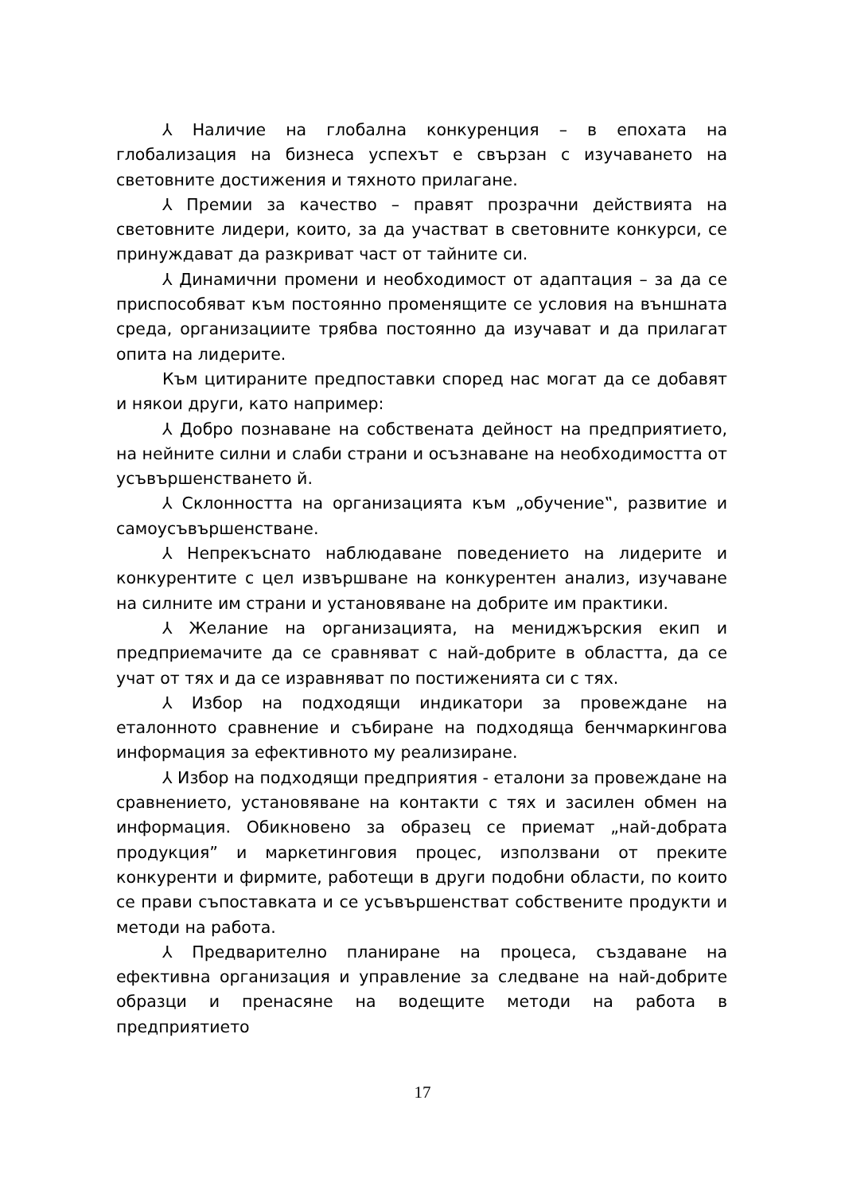⅄ Наличие на глобална конкуренция – в епохата на глобализация на бизнеса успехът е свързан с изучаването на световните достижения и тяхното прилагане.
⅄ Премии за качество – правят прозрачни действията на световните лидери, които, за да участват в световните конкурси, се принуждават да разкриват част от тайните си.
⅄ Динамични промени и необходимост от адаптация – за да се приспособяват към постоянно променящите се условия на външната среда, организациите трябва постоянно да изучават и да прилагат опита на лидерите.
Към цитираните предпоставки според нас могат да се добавят и някои други, като например:
⅄ Добро познаване на собствената дейност на предприятието, на нейните силни и слаби страни и осъзнаване на необходимостта от усъвършенстването й.
⅄ Склонността на организацията към „обучение‟, развитие и самоусъвършенстване.
⅄ Непрекъснато наблюдаване поведението на лидерите и конкурентите с цел извършване на конкурентен анализ, изучаване на силните им страни и установяване на добрите им практики.
⅄ Желание на организацията, на мениджърския екип и предприемачите да се сравняват с най-добрите в областта, да се учат от тях и да се изравняват по постиженията си с тях.
⅄ Избор на подходящи индикатори за провеждане на еталонното сравнение и събиране на подходяща бенчмаркингова информация за ефективното му реализиране.
⅄ Избор на подходящи предприятия - еталони за провеждане на сравнението, установяване на контакти с тях и засилен обмен на информация. Обикновено за образец се приемат „най-добрата продукция” и маркетинговия процес, използвани от преките конкуренти и фирмите, работещи в други подобни области, по които се прави съпоставката и се усъвършенстват собствените продукти и методи на работа.
⅄ Предварително планиране на процеса, създаване на ефективна организация и управление за следване на най-добрите образци и пренасяне на водещите методи на работа в предприятието
17